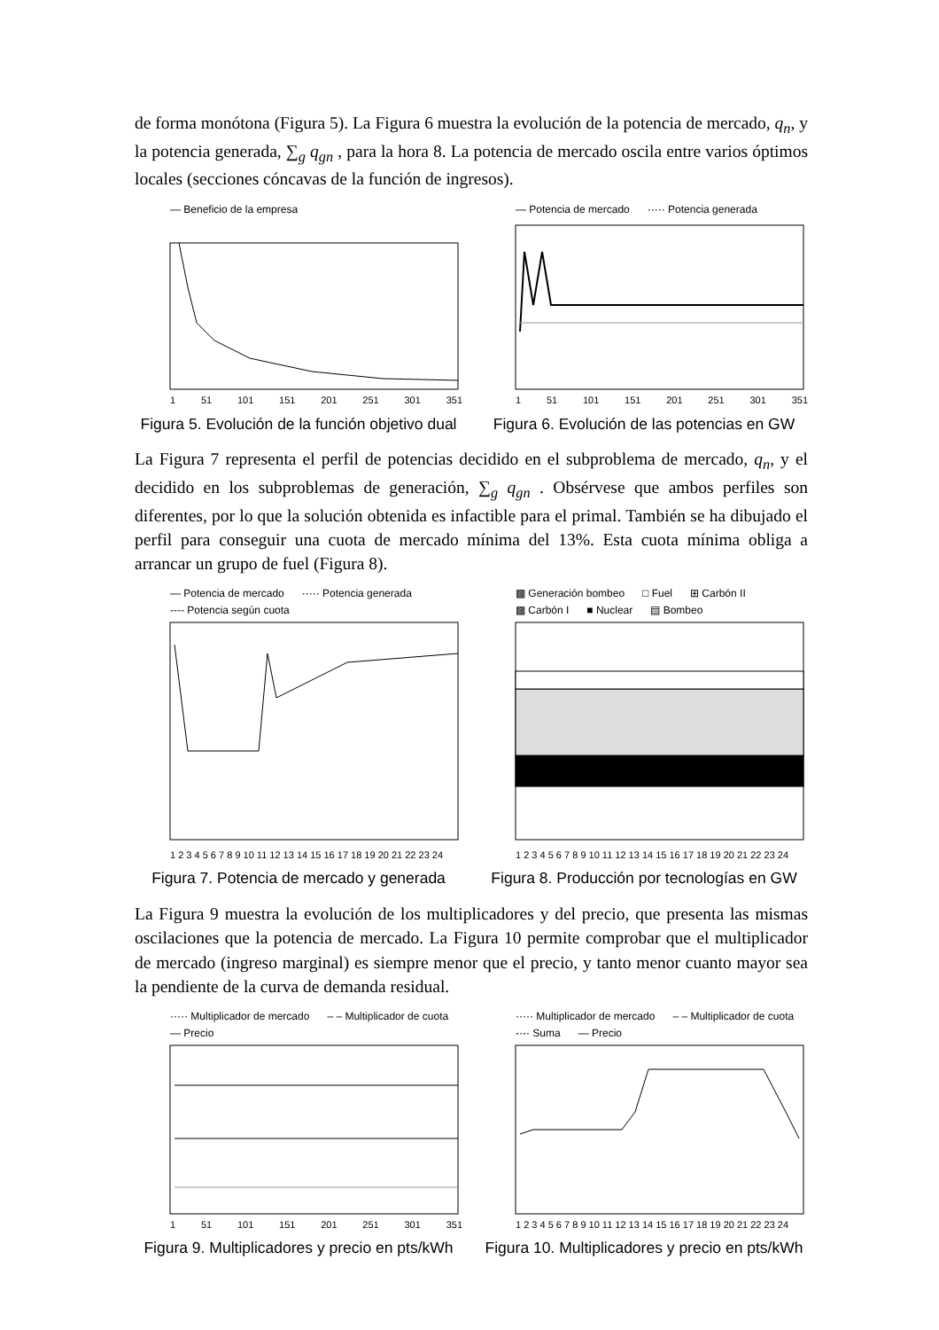de forma monótona (Figura 5). La Figura 6 muestra la evolución de la potencia de mercado, q<sub>n</sub>, y la potencia generada, ∑<sub>g</sub> q<sub>gn</sub> , para la hora 8. La potencia de mercado oscila entre varios óptimos locales (secciones cóncavas de la función de ingresos).
— Beneficio de la empresa
1 51 101 151 201 251 301 351
Figura 5. Evolución de la función objetivo dual
— Potencia de mercado ····· Potencia generada
1 51 101 151 201 251 301 351
Figura 6. Evolución de las potencias en GW
La Figura 7 representa el perfil de potencias decidido en el subproblema de mercado, q<sub>n</sub>, y el decidido en los subproblemas de generación, ∑<sub>g</sub> q<sub>gn</sub> . Obsérvese que ambos perfiles son diferentes, por lo que la solución obtenida es infactible para el primal. También se ha dibujado el perfil para conseguir una cuota de mercado mínima del 13%. Esta cuota mínima obliga a arrancar un grupo de fuel (Figura 8).
— Potencia de mercado ····· Potencia generada ---- Potencia según cuota
1 2 3 4 5 6 7 8 9 10 11 12 13 14 15 16 17 18 19 20 21 22 23 24
Figura 7. Potencia de mercado y generada
▩ Generación bombeo □ Fuel ⊞ Carbón II ▩ Carbón I ■ Nuclear ▤ Bombeo
1 2 3 4 5 6 7 8 9 10 11 12 13 14 15 16 17 18 19 20 21 22 23 24
Figura 8. Producción por tecnologías en GW
La Figura 9 muestra la evolución de los multiplicadores y del precio, que presenta las mismas oscilaciones que la potencia de mercado. La Figura 10 permite comprobar que el multiplicador de mercado (ingreso marginal) es siempre menor que el precio, y tanto menor cuanto mayor sea la pendiente de la curva de demanda residual.
····· Multiplicador de mercado – – Multiplicador de cuota — Precio
1 51 101 151 201 251 301 351
Figura 9. Multiplicadores y precio en pts/kWh
····· Multiplicador de mercado – – Multiplicador de cuota -·-· Suma — Precio
1 2 3 4 5 6 7 8 9 10 11 12 13 14 15 16 17 18 19 20 21 22 23 24
Figura 10. Multiplicadores y precio en pts/kWh